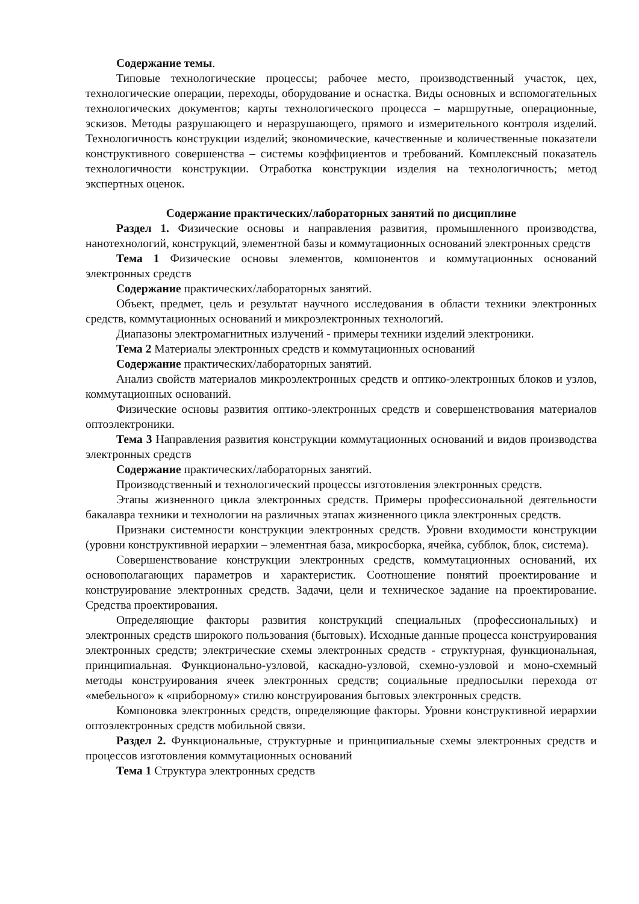Содержание темы.
Типовые технологические процессы; рабочее место, производственный участок, цех, технологические операции, переходы, оборудование и оснастка. Виды основных и вспомогательных технологических документов; карты технологического процесса – маршрутные, операционные, эскизов. Методы разрушающего и неразрушающего, прямого и измерительного контроля изделий. Технологичность конструкции изделий; экономические, качественные и количественные показатели конструктивного совершенства – системы коэффициентов и требований. Комплексный показатель технологичности конструкции. Отработка конструкции изделия на технологичность; метод экспертных оценок.
Содержание практических/лабораторных занятий по дисциплине
Раздел 1. Физические основы и направления развития, промышленного производства, нанотехнологий, конструкций, элементной базы и коммутационных оснований электронных средств
Тема 1 Физические основы элементов, компонентов и коммутационных оснований электронных средств
Содержание практических/лабораторных занятий.
Объект, предмет, цель и результат научного исследования в области техники электронных средств, коммутационных оснований и микроэлектронных технологий.
Диапазоны электромагнитных излучений - примеры техники изделий электроники.
Тема 2 Материалы электронных средств и коммутационных оснований
Содержание практических/лабораторных занятий.
Анализ свойств материалов микроэлектронных средств и оптико-электронных блоков и узлов, коммутационных оснований.
Физические основы развития оптико-электронных средств и совершенствования материалов оптоэлектроники.
Тема 3 Направления развития конструкции коммутационных оснований и видов производства электронных средств
Содержание практических/лабораторных занятий.
Производственный и технологический процессы изготовления электронных средств.
Этапы жизненного цикла электронных средств. Примеры профессиональной деятельности бакалавра техники и технологии на различных этапах жизненного цикла электронных средств.
Признаки системности конструкции электронных средств. Уровни входимости конструкции (уровни конструктивной иерархии – элементная база, микросборка, ячейка, субблок, блок, система).
Совершенствование конструкции электронных средств, коммутационных оснований, их основополагающих параметров и характеристик. Соотношение понятий проектирование и конструирование электронных средств. Задачи, цели и техническое задание на проектирование. Средства проектирования.
Определяющие факторы развития конструкций специальных (профессиональных) и электронных средств широкого пользования (бытовых). Исходные данные процесса конструирования электронных средств; электрические схемы электронных средств - структурная, функциональная, принципиальная. Функционально-узловой, каскадно-узловой, схемно-узловой и моно-схемный методы конструирования ячеек электронных средств; социальные предпосылки перехода от «мебельного» к «приборному» стилю конструирования бытовых электронных средств.
Компоновка электронных средств, определяющие факторы. Уровни конструктивной иерархии оптоэлектронных средств мобильной связи.
Раздел 2. Функциональные, структурные и принципиальные схемы электронных средств и процессов изготовления коммутационных оснований
Тема 1 Структура электронных средств